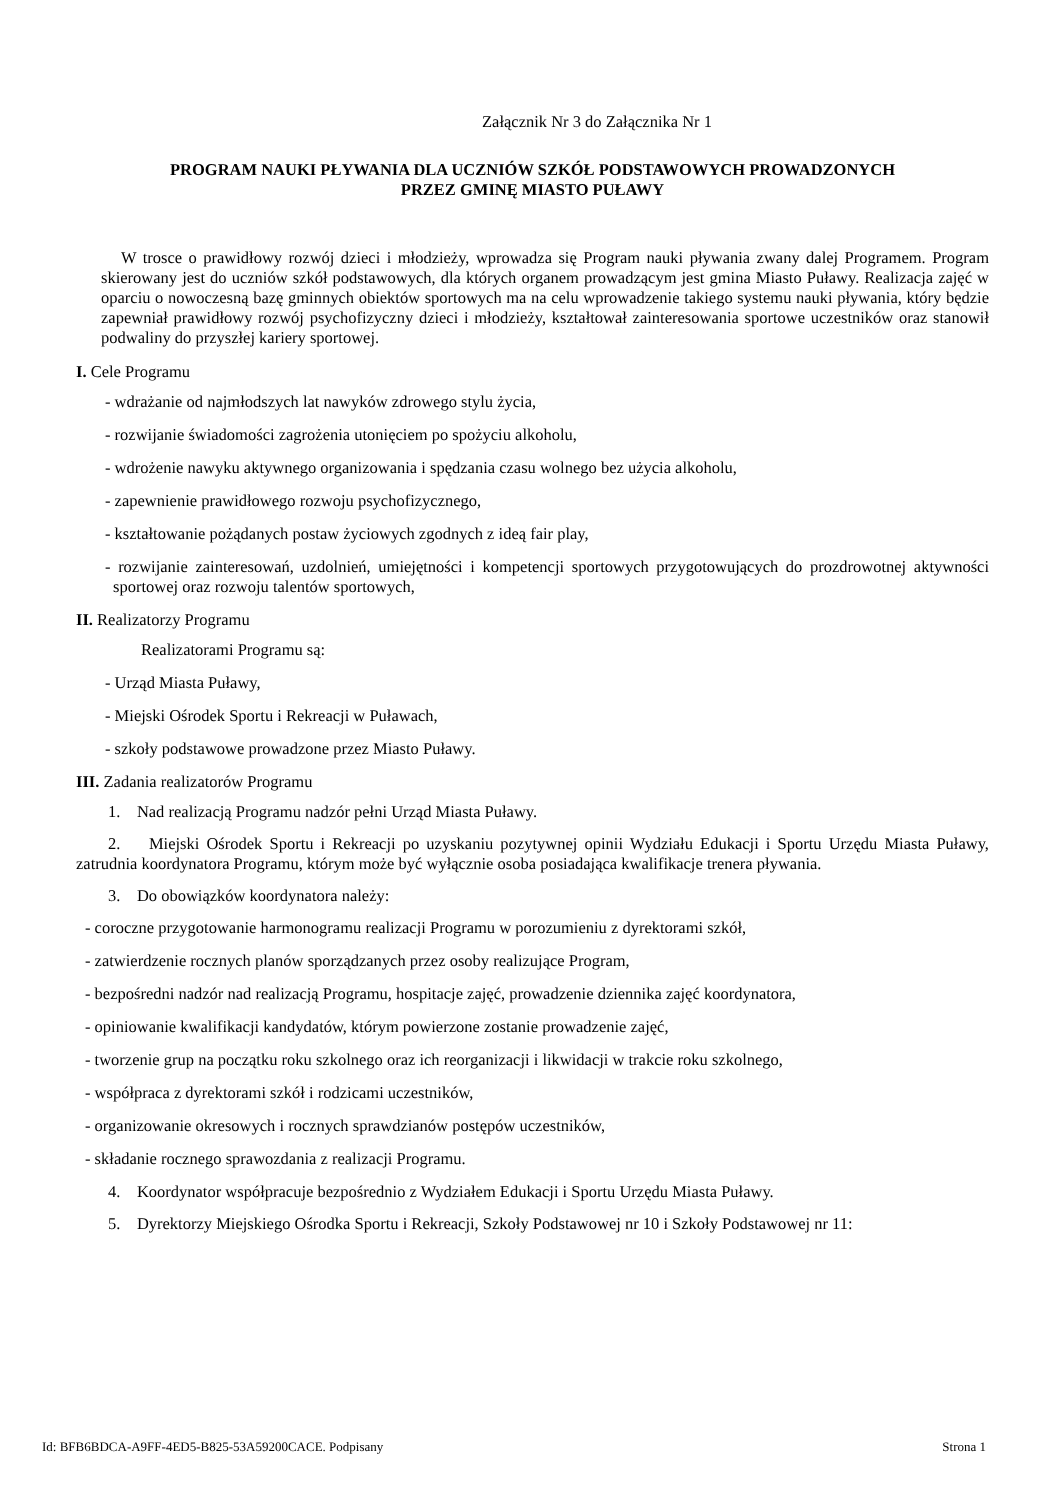Załącznik Nr 3 do Załącznika Nr 1
PROGRAM NAUKI PŁYWANIA DLA UCZNIÓW SZKÓŁ PODSTAWOWYCH PROWADZONYCH
PRZEZ GMINĘ MIASTO PUŁAWY
W trosce o prawidłowy rozwój dzieci i młodzieży, wprowadza się Program nauki pływania zwany dalej Programem. Program skierowany jest do uczniów szkół podstawowych, dla których organem prowadzącym jest gmina Miasto Puławy. Realizacja zajęć w oparciu o nowoczesną bazę gminnych obiektów sportowych ma na celu wprowadzenie takiego systemu nauki pływania, który będzie zapewniał prawidłowy rozwój psychofizyczny dzieci i młodzieży, kształtował zainteresowania sportowe uczestników oraz stanowił podwaliny do przyszłej kariery sportowej.
I. Cele Programu
- wdrażanie od najmłodszych lat nawyków zdrowego stylu życia,
- rozwijanie świadomości zagrożenia utonięciem po spożyciu alkoholu,
- wdrożenie nawyku aktywnego organizowania i spędzania czasu wolnego bez użycia alkoholu,
- zapewnienie prawidłowego rozwoju psychofizycznego,
- kształtowanie pożądanych postaw życiowych zgodnych z ideą fair play,
- rozwijanie zainteresowań, uzdolnień, umiejętności i kompetencji sportowych przygotowujących do prozdrowotnej aktywności sportowej oraz rozwoju talentów sportowych,
II. Realizatorzy Programu
Realizatorami Programu są:
- Urząd Miasta Puławy,
- Miejski Ośrodek Sportu i Rekreacji w Puławach,
- szkoły podstawowe prowadzone przez Miasto Puławy.
III. Zadania realizatorów Programu
1. Nad realizacją Programu nadzór pełni Urząd Miasta Puławy.
2. Miejski Ośrodek Sportu i Rekreacji po uzyskaniu pozytywnej opinii Wydziału Edukacji i Sportu Urzędu Miasta Puławy, zatrudnia koordynatora Programu, którym może być wyłącznie osoba posiadająca kwalifikacje trenera pływania.
3. Do obowiązków koordynatora należy:
- coroczne przygotowanie harmonogramu realizacji Programu w porozumieniu z dyrektorami szkół,
- zatwierdzenie rocznych planów sporządzanych przez osoby realizujące Program,
- bezpośredni nadzór nad realizacją Programu, hospitacje zajęć, prowadzenie dziennika zajęć koordynatora,
- opiniowanie kwalifikacji kandydatów, którym powierzone zostanie prowadzenie zajęć,
- tworzenie grup na początku roku szkolnego oraz ich reorganizacji i likwidacji w trakcie roku szkolnego,
- współpraca z dyrektorami szkół i rodzicami uczestników,
- organizowanie okresowych i rocznych sprawdzianów postępów uczestników,
- składanie rocznego sprawozdania z realizacji Programu.
4. Koordynator współpracuje bezpośrednio z Wydziałem Edukacji i Sportu Urzędu Miasta Puławy.
5. Dyrektorzy Miejskiego Ośrodka Sportu i Rekreacji, Szkoły Podstawowej nr 10 i Szkoły Podstawowej nr 11:
Id: BFB6BDCA-A9FF-4ED5-B825-53A59200CACE. Podpisany Strona 1